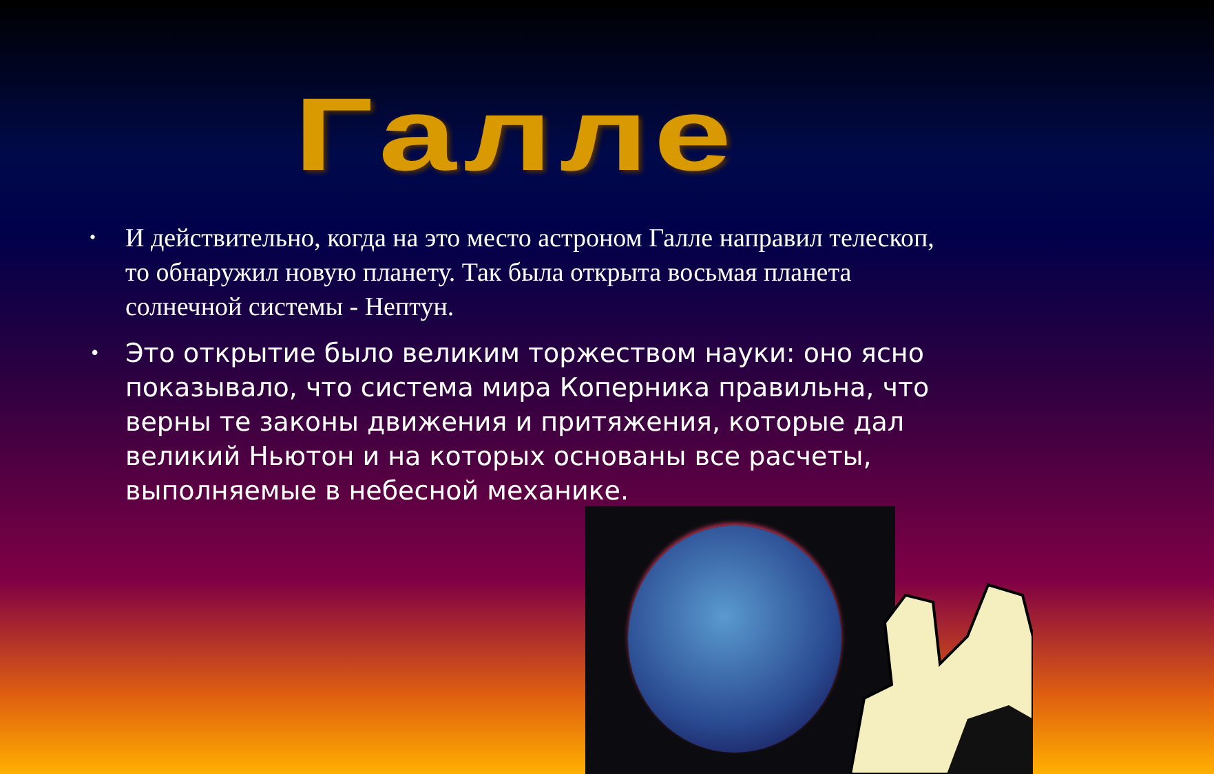Галле
• И действительно, когда на это место астроном Галле направил телескоп, то обнаружил новую планету. Так была открыта восьмая планета солнечной системы - Нептун.
• Это открытие было великим торжеством науки: оно ясно показывало, что система мира Коперника правильна, что верны те законы движения и притяжения, которые дал великий Ньютон и на которых основаны все расчеты, выполняемые в небесной механике.